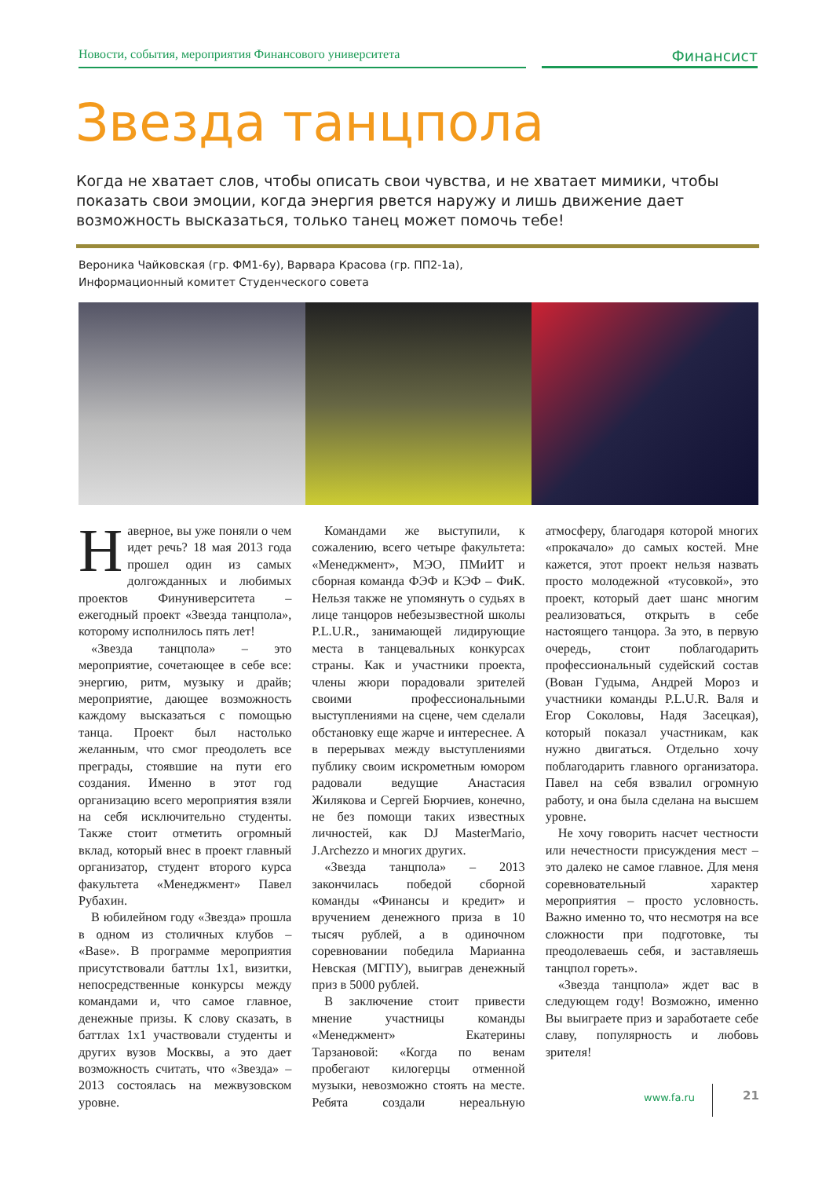Новости, события, мероприятия Финансового университета
Финансист
Звезда танцпола
Когда не хватает слов, чтобы описать свои чувства, и не хватает мимики, чтобы показать свои эмоции, когда энергия рвется наружу и лишь движение дает возможность высказаться, только танец может помочь тебе!
Вероника Чайковская (гр. ФМ1-6у), Варвара Красова (гр. ПП2-1а),
Информационный комитет Студенческого совета
Наверное, вы уже поняли о чем идет речь? 18 мая 2013 года прошел один из самых долгожданных и любимых проектов Финуниверситета – ежегодный проект «Звезда танцпола», которому исполнилось пять лет!
«Звезда танцпола» – это мероприятие, сочетающее в себе все: энергию, ритм, музыку и драйв; мероприятие, дающее возможность каждому высказаться с помощью танца. Проект был настолько желанным, что смог преодолеть все преграды, стоявшие на пути его создания. Именно в этот год организацию всего мероприятия взяли на себя исключительно студенты. Также стоит отметить огромный вклад, который внес в проект главный организатор, студент второго курса факультета «Менеджмент» Павел Рубахин.
В юбилейном году «Звезда» прошла в одном из столичных клубов – «Base». В программе мероприятия присутствовали баттлы 1х1, визитки, непосредственные конкурсы между командами и, что самое главное, денежные призы. К слову сказать, в баттлах 1х1 участвовали студенты и других вузов Москвы, а это дает возможность считать, что «Звезда» – 2013 состоялась на межвузовском уровне.
Командами же выступили, к сожалению, всего четыре факультета: «Менеджмент», МЭО, ПМиИТ и сборная команда ФЭФ и КЭФ – ФиК. Нельзя также не упомянуть о судьях в лице танцоров небезызвестной школы P.L.U.R., занимающей лидирующие места в танцевальных конкурсах страны. Как и участники проекта, члены жюри порадовали зрителей своими профессиональными выступлениями на сцене, чем сделали обстановку еще жарче и интереснее. А в перерывах между выступлениями публику своим искрометным юмором радовали ведущие Анастасия Жилякова и Сергей Бюрчиев, конечно, не без помощи таких известных личностей, как DJ MasterMario, J.Archezzo и многих других.
«Звезда танцпола» – 2013 закончилась победой сборной команды «Финансы и кредит» и вручением денежного приза в 10 тысяч рублей, а в одиночном соревновании победила Марианна Невская (МГПУ), выиграв денежный приз в 5000 рублей.
В заключение стоит привести мнение участницы команды «Менеджмент» Екатерины Тарзановой: «Когда по венам пробегают килогерцы отменной музыки, невозможно стоять на месте. Ребята создали нереальную атмосферу, благодаря которой многих «прокачало» до самых костей. Мне кажется, этот проект нельзя назвать просто молодежной «тусовкой», это проект, который дает шанс многим реализоваться, открыть в себе настоящего танцора. За это, в первую очередь, стоит поблагодарить профессиональный судейский состав (Вован Гудыма, Андрей Мороз и участники команды P.L.U.R. Валя и Егор Соколовы, Надя Засецкая), который показал участникам, как нужно двигаться. Отдельно хочу поблагодарить главного организатора. Павел на себя взвалил огромную работу, и она была сделана на высшем уровне.
Не хочу говорить насчет честности или нечестности присуждения мест – это далеко не самое главное. Для меня соревновательный характер мероприятия – просто условность. Важно именно то, что несмотря на все сложности при подготовке, ты преодолеваешь себя, и заставляешь танцпол гореть».
«Звезда танцпола» ждет вас в следующем году! Возможно, именно Вы выиграете приз и заработаете себе славу, популярность и любовь зрителя!
www.fa.ru 21